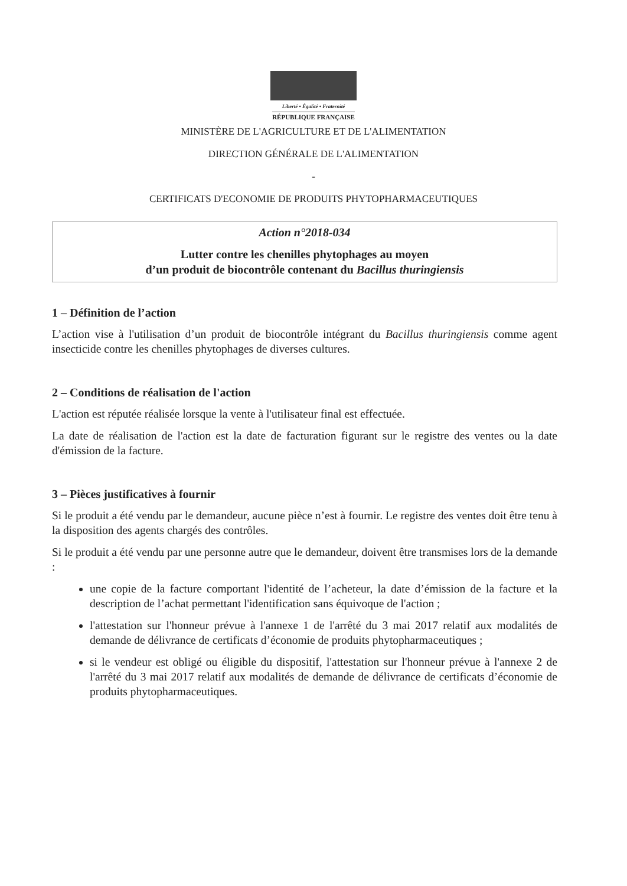Liberté • Égalité • Fraternité
RÉPUBLIQUE FRANÇAISE
MINISTÈRE DE L'AGRICULTURE ET DE L'ALIMENTATION
DIRECTION GÉNÉRALE DE L'ALIMENTATION
-
CERTIFICATS D'ECONOMIE DE PRODUITS PHYTOPHARMACEUTIQUES
Action n°2018-034
Lutter contre les chenilles phytophages au moyen
d’un produit de biocontrôle contenant du Bacillus thuringiensis
1 – Définition de l’action
L’action vise à l'utilisation d’un produit de biocontrôle intégrant du Bacillus thuringiensis comme agent insecticide contre les chenilles phytophages de diverses cultures.
2 – Conditions de réalisation de l'action
L'action est réputée réalisée lorsque la vente à l'utilisateur final est effectuée.
La date de réalisation de l'action est la date de facturation figurant sur le registre des ventes ou la date d'émission de la facture.
3 – Pièces justificatives à fournir
Si le produit a été vendu par le demandeur, aucune pièce n’est à fournir. Le registre des ventes doit être tenu à la disposition des agents chargés des contrôles.
Si le produit a été vendu par une personne autre que le demandeur, doivent être transmises lors de la demande :
une copie de la facture comportant l'identité de l’acheteur, la date d’émission de la facture et la description de l’achat permettant l'identification sans équivoque de l'action ;
l'attestation sur l'honneur prévue à l'annexe 1 de l'arrêté du 3 mai 2017 relatif aux modalités de demande de délivrance de certificats d’économie de produits phytopharmaceutiques ;
si le vendeur est obligé ou éligible du dispositif, l'attestation sur l'honneur prévue à l'annexe 2 de l'arrêté du 3 mai 2017 relatif aux modalités de demande de délivrance de certificats d’économie de produits phytopharmaceutiques.